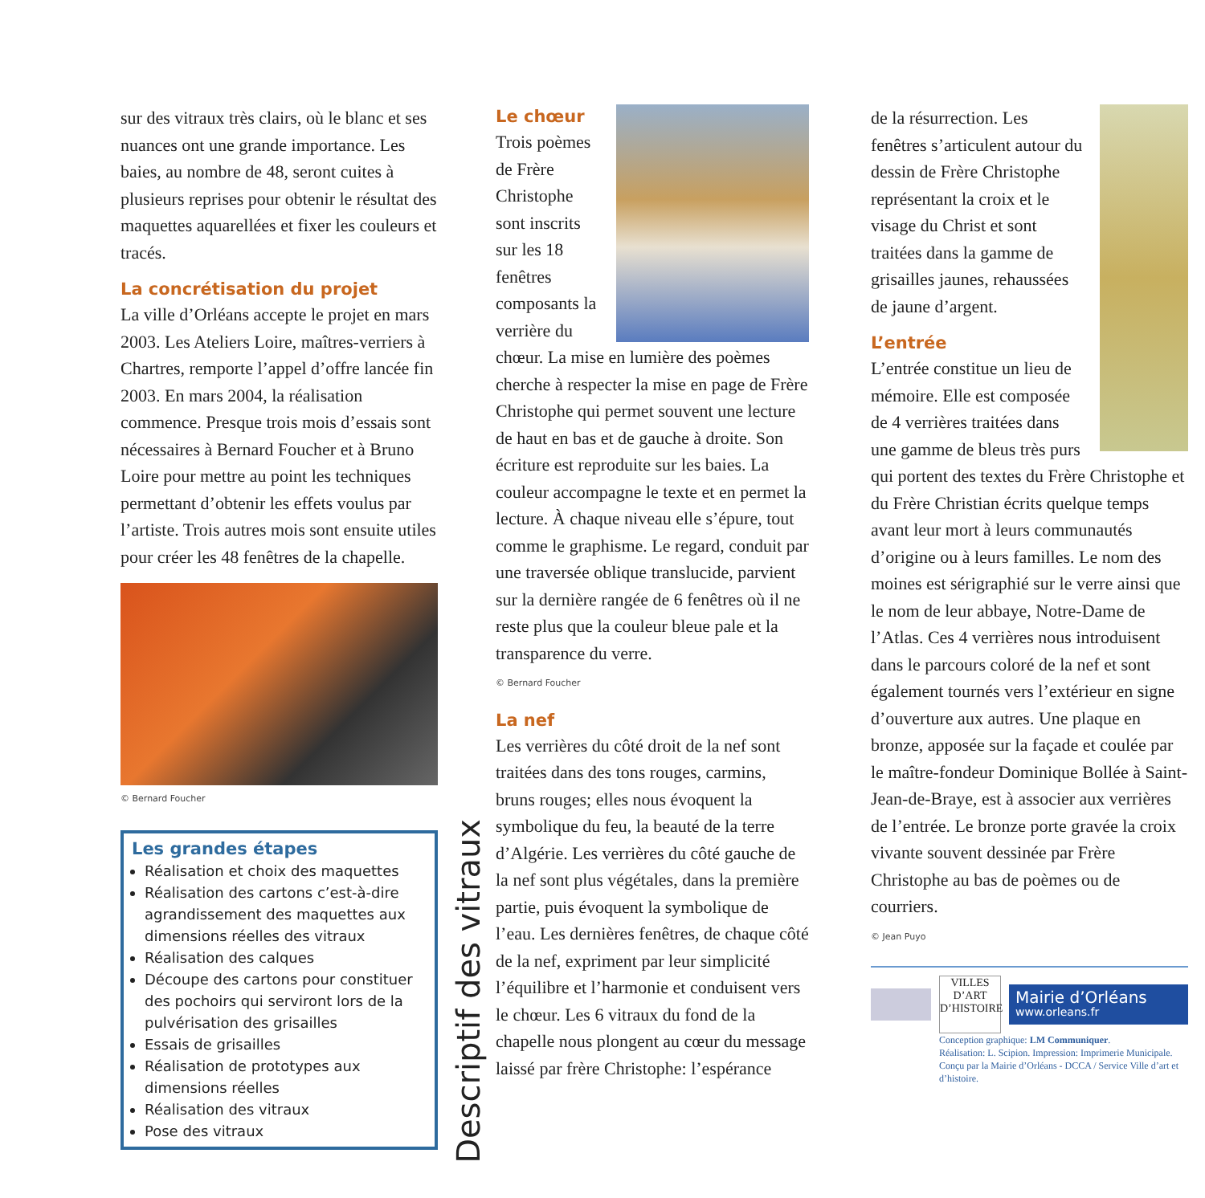sur des vitraux très clairs, où le blanc et ses nuances ont une grande importance. Les baies, au nombre de 48, seront cuites à plusieurs reprises pour obtenir le résultat des maquettes aquarellées et fixer les couleurs et tracés.
La concrétisation du projet
La ville d’Orléans accepte le projet en mars 2003. Les Ateliers Loire, maîtres-verriers à Chartres, remporte l’appel d’offre lancée fin 2003. En mars 2004, la réalisation commence. Presque trois mois d’essais sont nécessaires à Bernard Foucher et à Bruno Loire pour mettre au point les techniques permettant d’obtenir les effets voulus par l’artiste. Trois autres mois sont ensuite utiles pour créer les 48 fenêtres de la chapelle.
© Bernard Foucher
Les grandes étapes
Réalisation et choix des maquettes
Réalisation des cartons c’est-à-dire agrandissement des maquettes aux dimensions réelles des vitraux
Réalisation des calques
Découpe des cartons pour constituer des pochoirs qui serviront lors de la pulvérisation des grisailles
Essais de grisailles
Réalisation de prototypes aux dimensions réelles
Réalisation des vitraux
Pose des vitraux
Descriptif des vitraux
Le chœur
Trois poèmes de Frère Christophe sont inscrits sur les 18 fenêtres composants la verrière du chœur. La mise en lumière des poèmes cherche à respecter la mise en page de Frère Christophe qui permet souvent une lecture de haut en bas et de gauche à droite. Son écriture est reproduite sur les baies. La couleur accompagne le texte et en permet la lecture. À chaque niveau elle s’épure, tout comme le graphisme. Le regard, conduit par une traversée oblique translucide, parvient sur la dernière rangée de 6 fenêtres où il ne reste plus que la couleur bleue pale et la transparence du verre.
© Bernard Foucher
La nef
Les verrières du côté droit de la nef sont traitées dans des tons rouges, carmins, bruns rouges; elles nous évoquent la symbolique du feu, la beauté de la terre d’Algérie. Les verrières du côté gauche de la nef sont plus végétales, dans la première partie, puis évoquent la symbolique de l’eau. Les dernières fenêtres, de chaque côté de la nef, expriment par leur simplicité l’équilibre et l’harmonie et conduisent vers le chœur. Les 6 vitraux du fond de la chapelle nous plongent au cœur du message laissé par frère Christophe: l’espérance
de la résurrection. Les fenêtres s’articulent autour du dessin de Frère Christophe représentant la croix et le visage du Christ et sont traitées dans la gamme de grisailles jaunes, rehaussées de jaune d’argent.
L’entrée
L’entrée constitue un lieu de mémoire. Elle est composée de 4 verrières traitées dans une gamme de bleus très purs qui portent des textes du Frère Christophe et du Frère Christian écrits quelque temps avant leur mort à leurs communautés d’origine ou à leurs familles. Le nom des moines est sérigraphié sur le verre ainsi que le nom de leur abbaye, Notre-Dame de l’Atlas. Ces 4 verrières nous introduisent dans le parcours coloré de la nef et sont également tournés vers l’extérieur en signe d’ouverture aux autres. Une plaque en bronze, apposée sur la façade et coulée par le maître-fondeur Dominique Bollée à Saint-Jean-de-Braye, est à associer aux verrières de l’entrée. Le bronze porte gravée la croix vivante souvent dessinée par Frère Christophe au bas de poèmes ou de courriers.
© Jean Puyo
VILLES D’ART D’HISTOIRE
Mairie d’Orléans
www.orleans.fr
Conception graphique: LM Communiquer.
Réalisation: L. Scipion. Impression: Imprimerie Municipale.
Conçu par la Mairie d’Orléans - DCCA / Service Ville d’art et d’histoire.